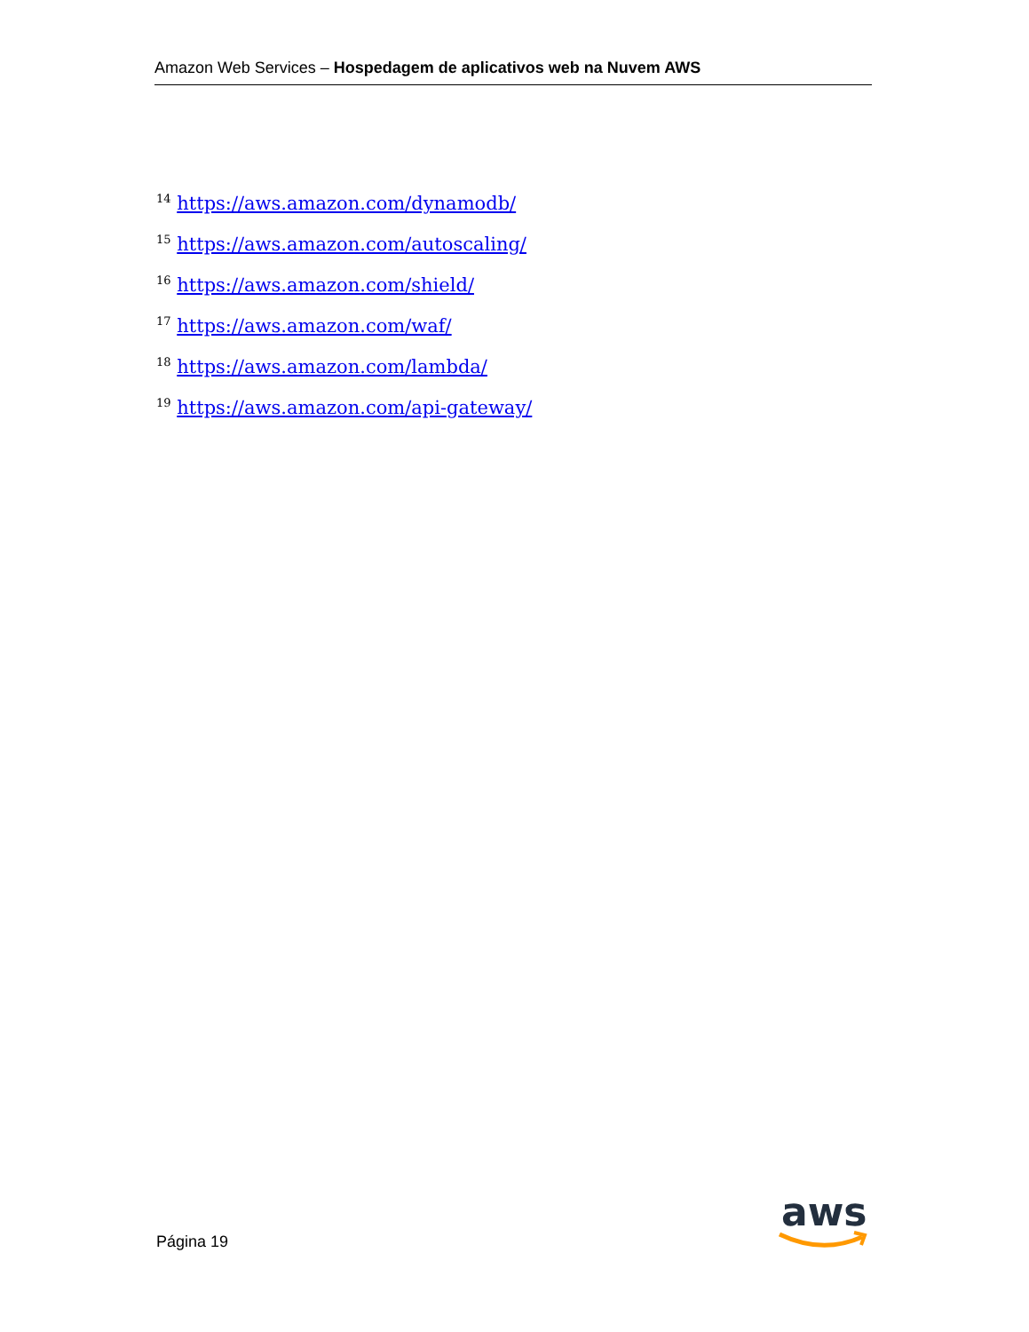Amazon Web Services – Hospedagem de aplicativos web na Nuvem AWS
<sup>14</sup> https://aws.amazon.com/dynamodb/
<sup>15</sup> https://aws.amazon.com/autoscaling/
<sup>16</sup> https://aws.amazon.com/shield/
<sup>17</sup> https://aws.amazon.com/waf/
<sup>18</sup> https://aws.amazon.com/lambda/
<sup>19</sup> https://aws.amazon.com/api-gateway/
Página 19
aws